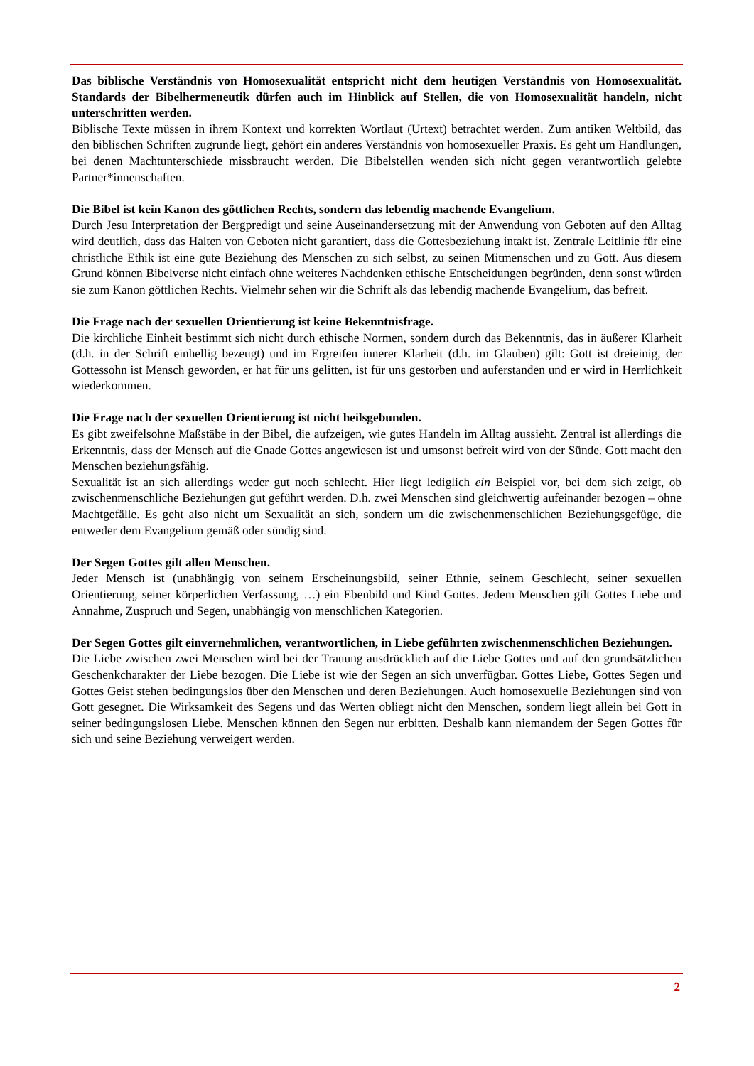Das biblische Verständnis von Homosexualität entspricht nicht dem heutigen Verständnis von Homosexualität. Standards der Bibelhermeneutik dürfen auch im Hinblick auf Stellen, die von Homosexualität handeln, nicht unterschritten werden.
Biblische Texte müssen in ihrem Kontext und korrekten Wortlaut (Urtext) betrachtet werden. Zum antiken Weltbild, das den biblischen Schriften zugrunde liegt, gehört ein anderes Verständnis von homosexueller Praxis. Es geht um Handlungen, bei denen Machtunterschiede missbraucht werden. Die Bibelstellen wenden sich nicht gegen verantwortlich gelebte Partner*innenschaften.
Die Bibel ist kein Kanon des göttlichen Rechts, sondern das lebendig machende Evangelium.
Durch Jesu Interpretation der Bergpredigt und seine Auseinandersetzung mit der Anwendung von Geboten auf den Alltag wird deutlich, dass das Halten von Geboten nicht garantiert, dass die Gottesbeziehung intakt ist. Zentrale Leitlinie für eine christliche Ethik ist eine gute Beziehung des Menschen zu sich selbst, zu seinen Mitmenschen und zu Gott. Aus diesem Grund können Bibelverse nicht einfach ohne weiteres Nachdenken ethische Entscheidungen begründen, denn sonst würden sie zum Kanon göttlichen Rechts. Vielmehr sehen wir die Schrift als das lebendig machende Evangelium, das befreit.
Die Frage nach der sexuellen Orientierung ist keine Bekenntnisfrage.
Die kirchliche Einheit bestimmt sich nicht durch ethische Normen, sondern durch das Bekenntnis, das in äußerer Klarheit (d.h. in der Schrift einhellig bezeugt) und im Ergreifen innerer Klarheit (d.h. im Glauben) gilt: Gott ist dreieinig, der Gottessohn ist Mensch geworden, er hat für uns gelitten, ist für uns gestorben und auferstanden und er wird in Herrlichkeit wiederkommen.
Die Frage nach der sexuellen Orientierung ist nicht heilsgebunden.
Es gibt zweifelsohne Maßstäbe in der Bibel, die aufzeigen, wie gutes Handeln im Alltag aussieht. Zentral ist allerdings die Erkenntnis, dass der Mensch auf die Gnade Gottes angewiesen ist und umsonst befreit wird von der Sünde. Gott macht den Menschen beziehungsfähig.
Sexualität ist an sich allerdings weder gut noch schlecht. Hier liegt lediglich ein Beispiel vor, bei dem sich zeigt, ob zwischenmenschliche Beziehungen gut geführt werden. D.h. zwei Menschen sind gleichwertig aufeinander bezogen – ohne Machtgefälle. Es geht also nicht um Sexualität an sich, sondern um die zwischenmenschlichen Beziehungsgefüge, die entweder dem Evangelium gemäß oder sündig sind.
Der Segen Gottes gilt allen Menschen.
Jeder Mensch ist (unabhängig von seinem Erscheinungsbild, seiner Ethnie, seinem Geschlecht, seiner sexuellen Orientierung, seiner körperlichen Verfassung, …) ein Ebenbild und Kind Gottes. Jedem Menschen gilt Gottes Liebe und Annahme, Zuspruch und Segen, unabhängig von menschlichen Kategorien.
Der Segen Gottes gilt einvernehmlichen, verantwortlichen, in Liebe geführten zwischenmenschlichen Beziehungen.
Die Liebe zwischen zwei Menschen wird bei der Trauung ausdrücklich auf die Liebe Gottes und auf den grundsätzlichen Geschenkcharakter der Liebe bezogen. Die Liebe ist wie der Segen an sich unverfügbar. Gottes Liebe, Gottes Segen und Gottes Geist stehen bedingungslos über den Menschen und deren Beziehungen. Auch homosexuelle Beziehungen sind von Gott gesegnet. Die Wirksamkeit des Segens und das Werten obliegt nicht den Menschen, sondern liegt allein bei Gott in seiner bedingungslosen Liebe. Menschen können den Segen nur erbitten. Deshalb kann niemandem der Segen Gottes für sich und seine Beziehung verweigert werden.
2